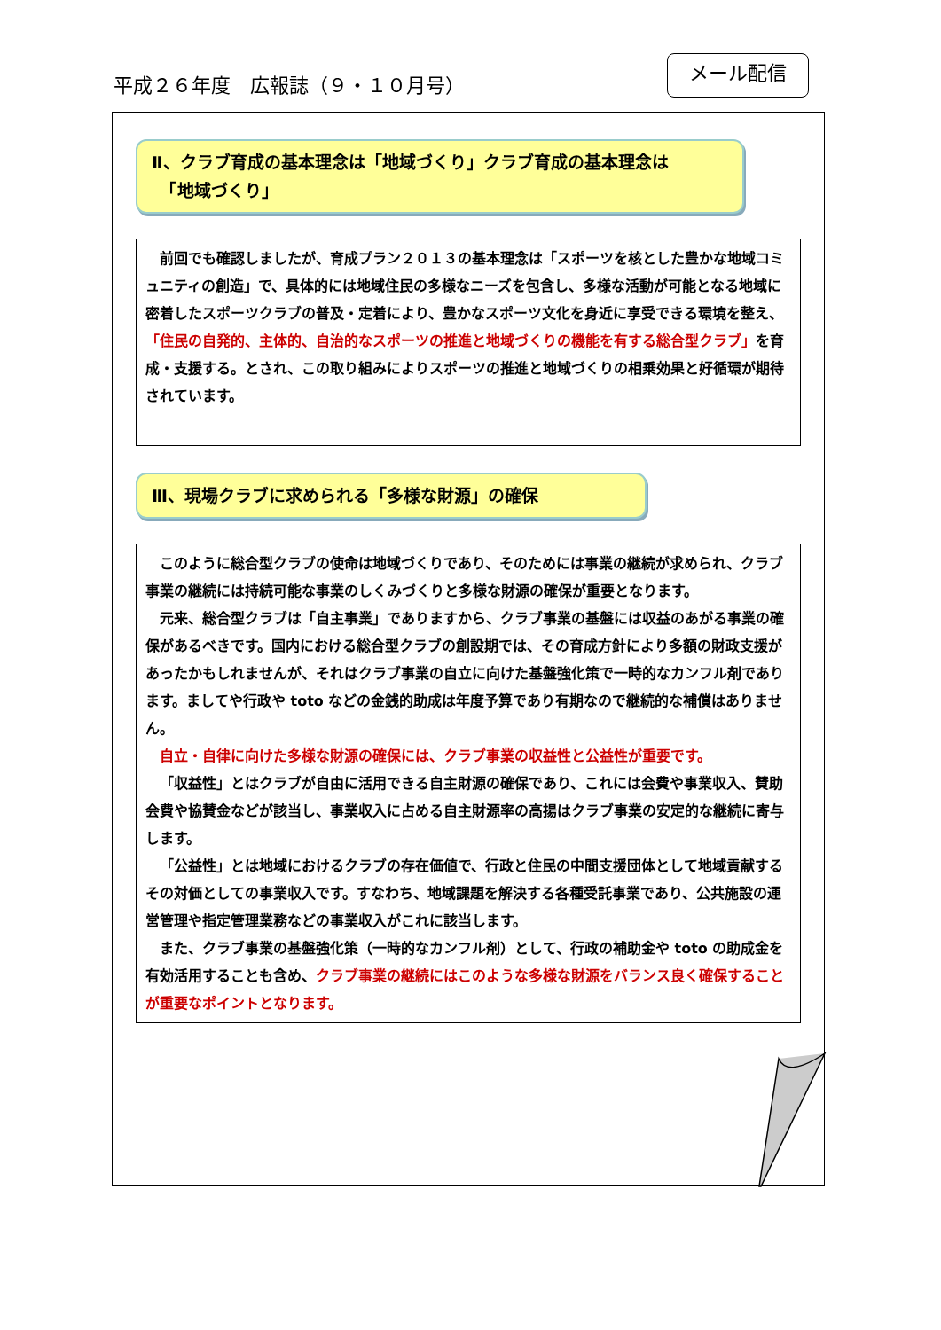平成２６年度　広報誌（９・１０月号）
メール配信
Ⅱ、クラブ育成の基本理念は「地域づくり」クラブ育成の基本理念は
　「地域づくり」
前回でも確認しましたが、育成プラン２０１３の基本理念は「スポーツを核とした豊かな地域コミュニティの創造」で、具体的には地域住民の多様なニーズを包含し、多様な活動が可能となる地域に密着したスポーツクラブの普及・定着により、豊かなスポーツ文化を身近に享受できる環境を整え、「住民の自発的、主体的、自治的なスポーツの推進と地域づくりの機能を有する総合型クラブ」を育成・支援する。とされ、この取り組みによりスポーツの推進と地域づくりの相乗効果と好循環が期待されています。
Ⅲ、現場クラブに求められる「多様な財源」の確保
このように総合型クラブの使命は地域づくりであり、そのためには事業の継続が求められ、クラブ事業の継続には持続可能な事業のしくみづくりと多様な財源の確保が重要となります。
元来、総合型クラブは「自主事業」でありますから、クラブ事業の基盤には収益のあがる事業の確保があるべきです。国内における総合型クラブの創設期では、その育成方針により多額の財政支援があったかもしれませんが、それはクラブ事業の自立に向けた基盤強化策で一時的なカンフル剤であります。ましてや行政や toto などの金銭的助成は年度予算であり有期なので継続的な補償はありません。
自立・自律に向けた多様な財源の確保には、クラブ事業の収益性と公益性が重要です。
「収益性」とはクラブが自由に活用できる自主財源の確保であり、これには会費や事業収入、賛助会費や協賛金などが該当し、事業収入に占める自主財源率の高揚はクラブ事業の安定的な継続に寄与します。
「公益性」とは地域におけるクラブの存在価値で、行政と住民の中間支援団体として地域貢献するその対価としての事業収入です。すなわち、地域課題を解決する各種受託事業であり、公共施設の運営管理や指定管理業務などの事業収入がこれに該当します。
また、クラブ事業の基盤強化策（一時的なカンフル剤）として、行政の補助金や toto の助成金を有効活用することも含め、クラブ事業の継続にはこのような多様な財源をバランス良く確保することが重要なポイントとなります。